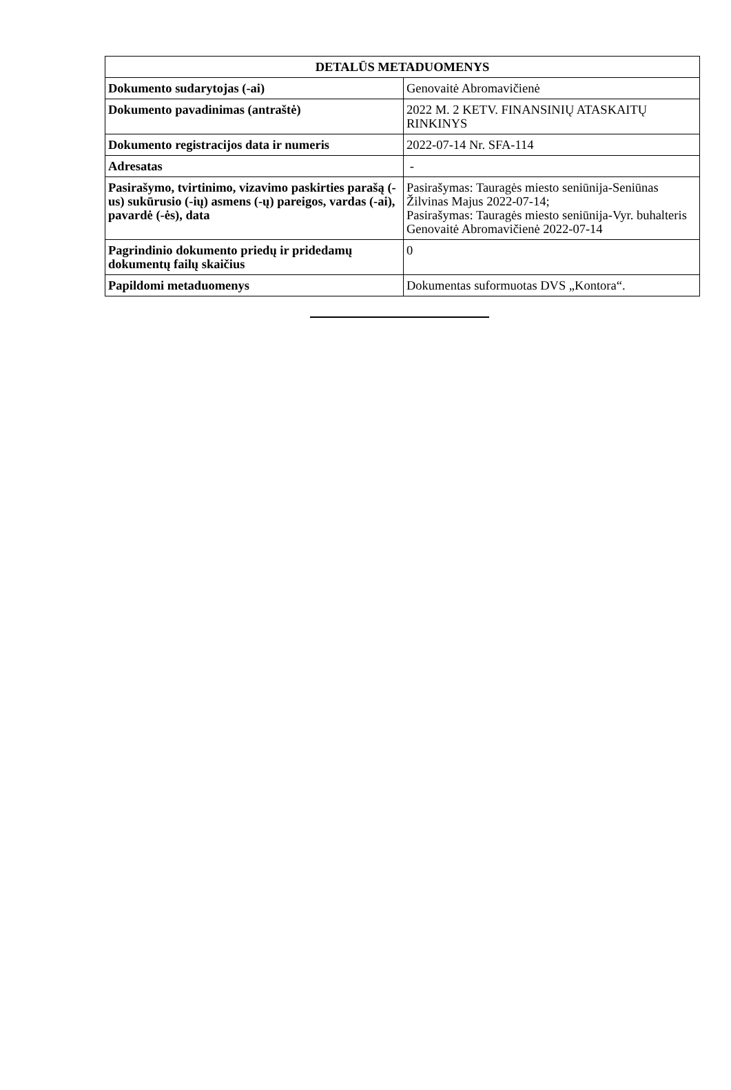| DETALŪS METADUOMENYS | |
| --- | --- |
| Dokumento sudarytojas (-ai) | Genovaitė Abromavičienė |
| Dokumento pavadinimas (antraštė) | 2022 M. 2 KETV. FINANSINIŲ ATASKAITŲ RINKINYS |
| Dokumento registracijos data ir numeris | 2022-07-14 Nr. SFA-114 |
| Adresatas | - |
| Pasirašymo, tvirtinimo, vizavimo paskirties parašą (-us) sukūrusio (-ių) asmens (-ų) pareigos, vardas (-ai), pavardė (-ės), data | Pasirašymas: Tauragės miesto seniūnija-Seniūnas Žilvinas Majus 2022-07-14; Pasirašymas: Tauragės miesto seniūnija-Vyr. buhalteris Genovaitė Abromavičienė 2022-07-14 |
| Pagrindinio dokumento priedų ir pridedamų dokumentų failų skaičius | 0 |
| Papildomi metaduomenys | Dokumentas suformuotas DVS „Kontora“. |